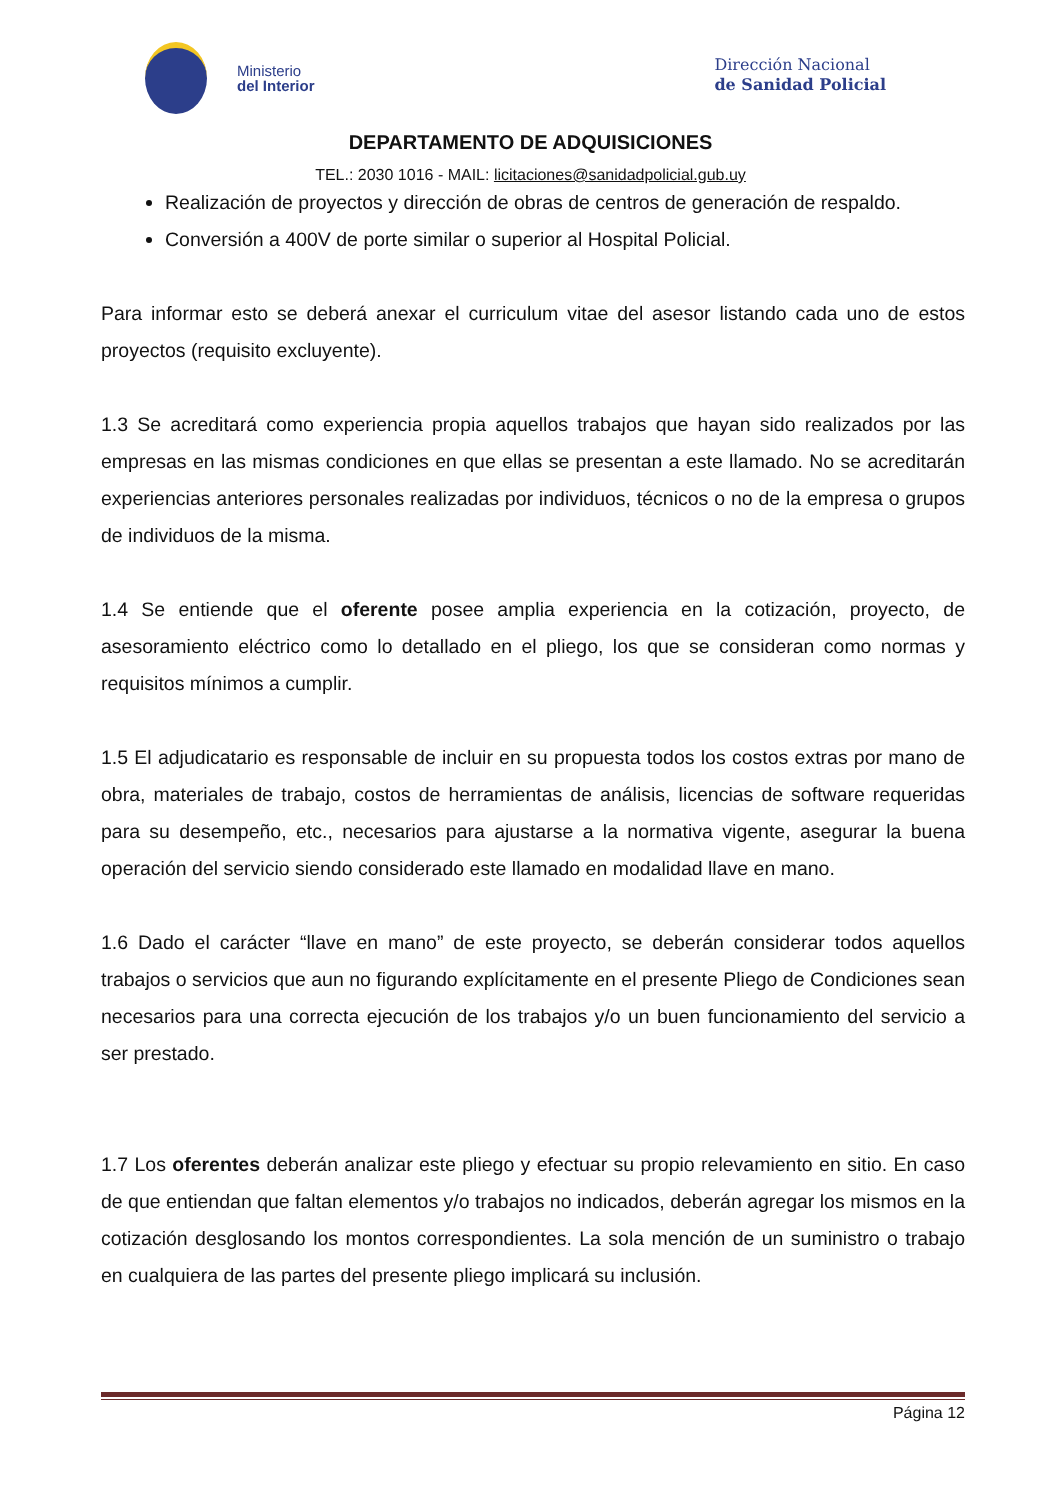Ministerio
del Interior
Dirección Nacional
de Sanidad Policial
DEPARTAMENTO DE ADQUISICIONES
TEL.: 2030 1016 - MAIL: licitaciones@sanidadpolicial.gub.uy
Realización de proyectos y dirección de obras de centros de generación de respaldo.
Conversión a 400V de porte similar o superior al Hospital Policial.
Para informar esto se deberá anexar el curriculum vitae del asesor listando cada uno de estos proyectos (requisito excluyente).
1.3 Se acreditará como experiencia propia aquellos trabajos que hayan sido realizados por las empresas en las mismas condiciones en que ellas se presentan a este llamado. No se acreditarán experiencias anteriores personales realizadas por individuos, técnicos o no de la empresa o grupos de individuos de la misma.
1.4 Se entiende que el oferente posee amplia experiencia en la cotización, proyecto, de asesoramiento eléctrico como lo detallado en el pliego, los que se consideran como normas y requisitos mínimos a cumplir.
1.5 El adjudicatario es responsable de incluir en su propuesta todos los costos extras por mano de obra, materiales de trabajo, costos de herramientas de análisis, licencias de software requeridas para su desempeño, etc., necesarios para ajustarse a la normativa vigente, asegurar la buena operación del servicio siendo considerado este llamado en modalidad llave en mano.
1.6 Dado el carácter “llave en mano” de este proyecto, se deberán considerar todos aquellos trabajos o servicios que aun no figurando explícitamente en el presente Pliego de Condiciones sean necesarios para una correcta ejecución de los trabajos y/o un buen funcionamiento del servicio a ser prestado.
1.7 Los oferentes deberán analizar este pliego y efectuar su propio relevamiento en sitio. En caso de que entiendan que faltan elementos y/o trabajos no indicados, deberán agregar los mismos en la cotización desglosando los montos correspondientes. La sola mención de un suministro o trabajo en cualquiera de las partes del presente pliego implicará su inclusión.
Página 12